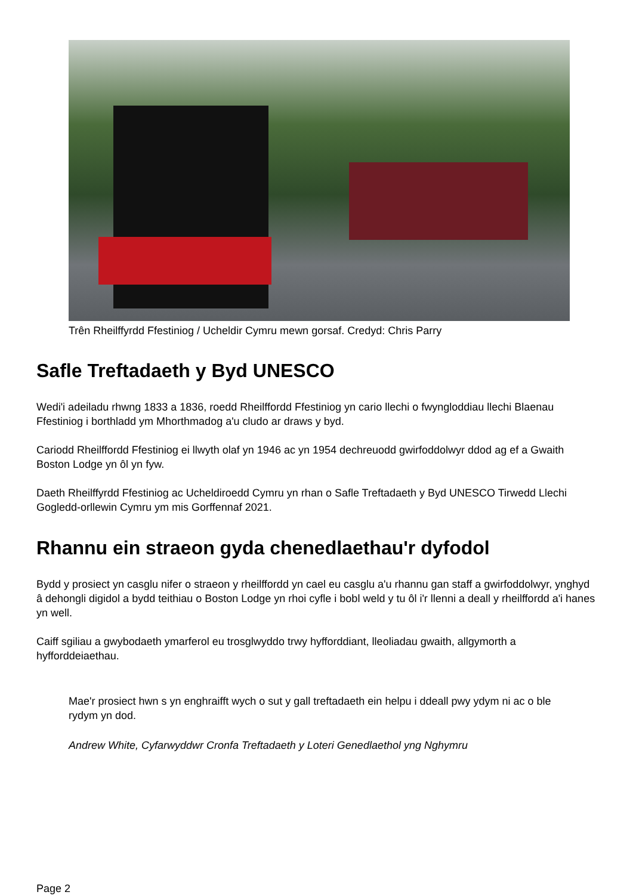Trên Rheilffyrdd Ffestiniog / Ucheldir Cymru mewn gorsaf. Credyd: Chris Parry
Safle Treftadaeth y Byd UNESCO
Wedi'i adeiladu rhwng 1833 a 1836, roedd Rheilffordd Ffestiniog yn cario llechi o fwyngloddiau llechi Blaenau Ffestiniog i borthladd ym Mhorthmadog a'u cludo ar draws y byd.
Cariodd Rheilffordd Ffestiniog ei llwyth olaf yn 1946 ac yn 1954 dechreuodd gwirfoddolwyr ddod ag ef a Gwaith Boston Lodge yn ôl yn fyw.
Daeth Rheilffyrdd Ffestiniog ac Ucheldiroedd Cymru yn rhan o Safle Treftadaeth y Byd UNESCO Tirwedd Llechi Gogledd-orllewin Cymru ym mis Gorffennaf 2021.
Rhannu ein straeon gyda chenedlaethau'r dyfodol
Bydd y prosiect yn casglu nifer o straeon y rheilffordd yn cael eu casglu a'u rhannu gan staff a gwirfoddolwyr, ynghyd â dehongli digidol a bydd teithiau o Boston Lodge yn rhoi cyfle i bobl weld y tu ôl i'r llenni a deall y rheilffordd a'i hanes yn well.
Caiff sgiliau a gwybodaeth ymarferol eu trosglwyddo trwy hyfforddiant, lleoliadau gwaith, allgymorth a hyfforddeiaethau.
Mae'r prosiect hwn s yn enghraifft wych o sut y gall treftadaeth ein helpu i ddeall pwy ydym ni ac o ble rydym yn dod.
Andrew White, Cyfarwyddwr Cronfa Treftadaeth y Loteri Genedlaethol yng Nghymru
Page 2